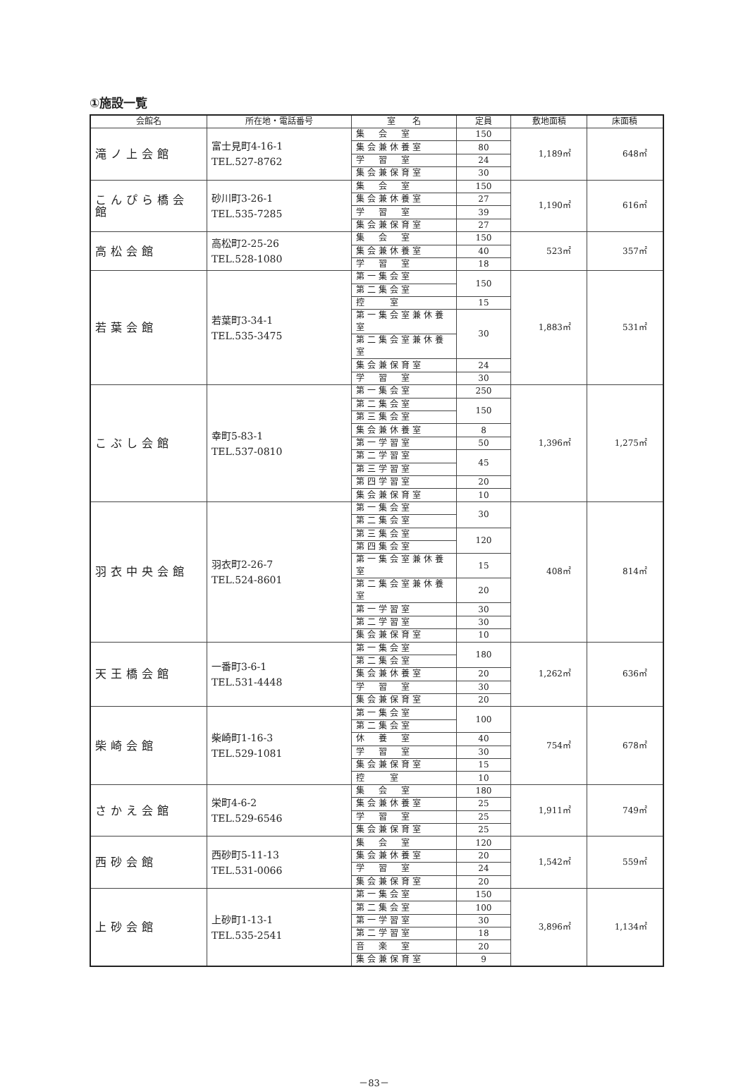①施設一覧
| 会館名 | 所在地・電話番号 | 室 名 | 定員 | 敷地面積 | 床面積 |
| --- | --- | --- | --- | --- | --- |
| 滝ノ上会館 | 富士見町4-16-1 TEL.527-8762 | 集 会 室 | 150 | 1,189㎡ | 648㎡ |
| | | 集会兼休養室 | 80 | | |
| | | 学 習 室 | 24 | | |
| | | 集会兼保育室 | 30 | | |
| こんぴら橋会館 | 砂川町3-26-1 TEL.535-7285 | 集 会 室 | 150 | 1,190㎡ | 616㎡ |
| | | 集会兼休養室 | 27 | | |
| | | 学 習 室 | 39 | | |
| | | 集会兼保育室 | 27 | | |
| 高松会館 | 高松町2-25-26 TEL.528-1080 | 集 会 室 | 150 | 523㎡ | 357㎡ |
| | | 集会兼休養室 | 40 | | |
| | | 学 習 室 | 18 | | |
| 若葉会館 | 若葉町3-34-1 TEL.535-3475 | 第一集会室 | 150 | 1,883㎡ | 531㎡ |
| | | 第二集会室 | | | |
| | | 控 室 | 15 | | |
| | | 第一集会室兼休養室 | 30 | | |
| | | 第二集会室兼休養室 | | | |
| | | 集会兼保育室 | 24 | | |
| | | 学 習 室 | 30 | | |
| こぶし会館 | 幸町5-83-1 TEL.537-0810 | 第一集会室 | 250 | 1,396㎡ | 1,275㎡ |
| | | 第二集会室 | 150 | | |
| | | 第三集会室 | | | |
| | | 集会兼休養室 | 8 | | |
| | | 第一学習室 | 50 | | |
| | | 第二学習室 | 45 | | |
| | | 第三学習室 | | | |
| | | 第四学習室 | 20 | | |
| | | 集会兼保育室 | 10 | | |
| 羽衣中央会館 | 羽衣町2-26-7 TEL.524-8601 | 第一集会室 | 30 | 408㎡ | 814㎡ |
| | | 第二集会室 | | | |
| | | 第三集会室 | 120 | | |
| | | 第四集会室 | | | |
| | | 第一集会室兼休養室 | 15 | | |
| | | 第二集会室兼休養室 | 20 | | |
| | | 第一学習室 | 30 | | |
| | | 第二学習室 | 30 | | |
| | | 集会兼保育室 | 10 | | |
| 天王橋会館 | 一番町3-6-1 TEL.531-4448 | 第一集会室 | 180 | 1,262㎡ | 636㎡ |
| | | 第二集会室 | | | |
| | | 集会兼休養室 | 20 | | |
| | | 学 習 室 | 30 | | |
| | | 集会兼保育室 | 20 | | |
| 柴崎会館 | 柴崎町1-16-3 TEL.529-1081 | 第一集会室 | 100 | 754㎡ | 678㎡ |
| | | 第二集会室 | | | |
| | | 休 養 室 | 40 | | |
| | | 学 習 室 | 30 | | |
| | | 集会兼保育室 | 15 | | |
| | | 控 室 | 10 | | |
| さかえ会館 | 栄町4-6-2 TEL.529-6546 | 集 会 室 | 180 | 1,911㎡ | 749㎡ |
| | | 集会兼休養室 | 25 | | |
| | | 学 習 室 | 25 | | |
| | | 集会兼保育室 | 25 | | |
| 西砂会館 | 西砂町5-11-13 TEL.531-0066 | 集 会 室 | 120 | 1,542㎡ | 559㎡ |
| | | 集会兼休養室 | 20 | | |
| | | 学 習 室 | 24 | | |
| | | 集会兼保育室 | 20 | | |
| 上砂会館 | 上砂町1-13-1 TEL.535-2541 | 第一集会室 | 150 | 3,896㎡ | 1,134㎡ |
| | | 第二集会室 | 100 | | |
| | | 第一学習室 | 30 | | |
| | | 第二学習室 | 18 | | |
| | | 音 楽 室 | 20 | | |
| | | 集会兼保育室 | 9 | | |
－83－